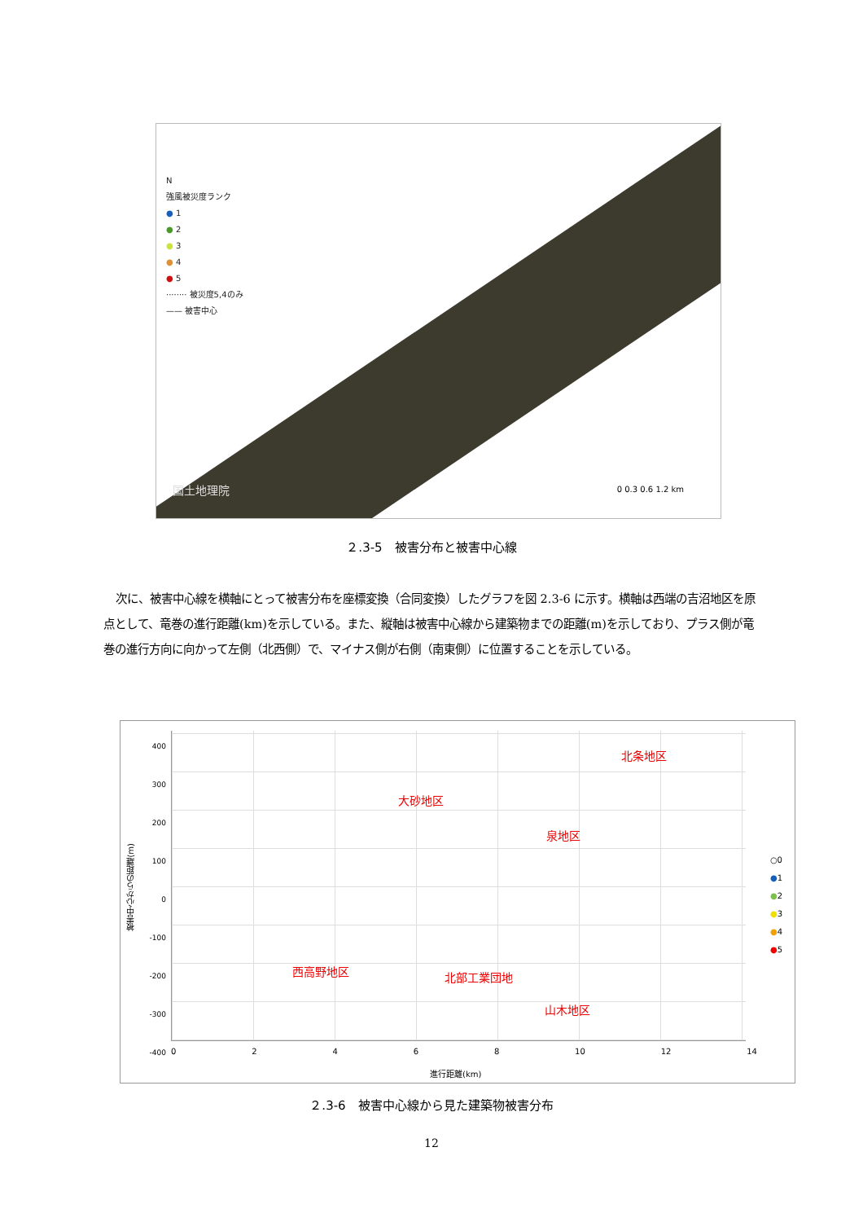N
強風被災度ランク
● 1
● 2
● 3
● 4
● 5
········ 被災度5,4のみ
—— 被害中心
国土地理院 0 0.3 0.6 1.2 km
２.3-5　被害分布と被害中心線
次に、被害中心線を横軸にとって被害分布を座標変換（合同変換）したグラフを図 2.3-6 に示す。横軸は西端の吉沼地区を原点として、竜巻の進行距離(km)を示している。また、縦軸は被害中心線から建築物までの距離(m)を示しており、プラス側が竜巻の進行方向に向かって左側（北西側）で、マイナス側が右側（南東側）に位置することを示している。
被害中心からの距離(m)
400
300
200
100
0
-100
-200
-300
-400
北条地区
大砂地区
泉地区
西高野地区 北部工業団地
山木地区
0 2 4 6 8 10 12 14
進行距離(km)
○0
●1
●2
●3
●4
●5
２.3-6　被害中心線から見た建築物被害分布
12